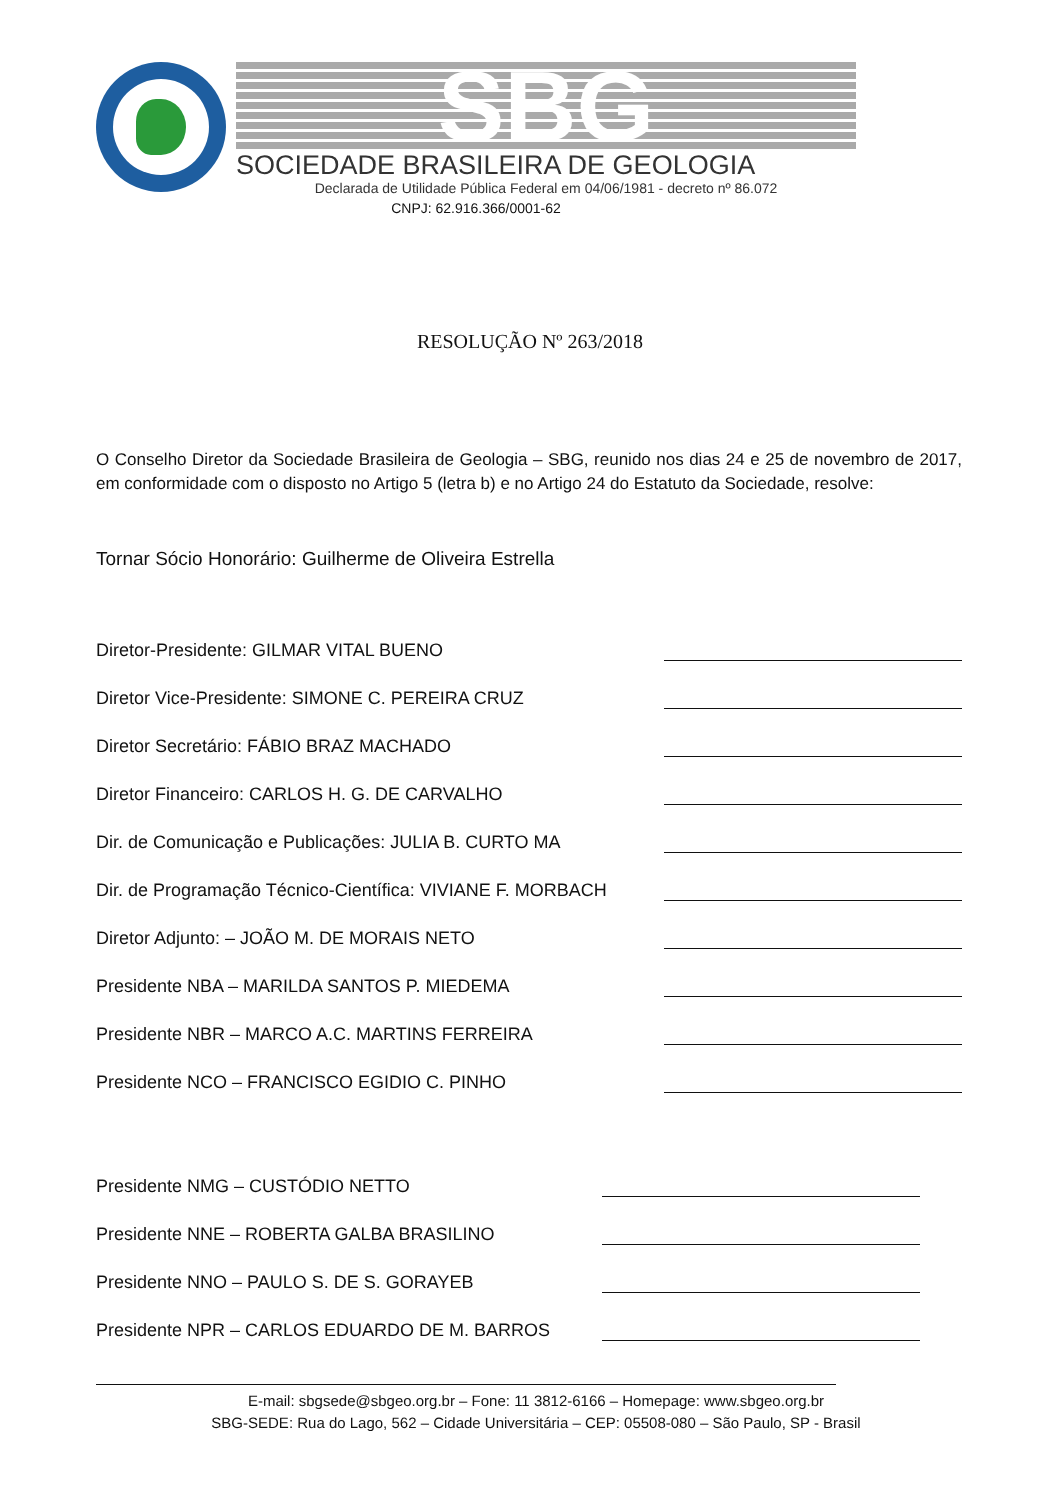SBG
SOCIEDADE BRASILEIRA DE GEOLOGIA
Declarada de Utilidade Pública Federal em 04/06/1981 - decreto nº 86.072
CNPJ: 62.916.366/0001-62
RESOLUÇÃO Nº 263/2018
O Conselho Diretor da Sociedade Brasileira de Geologia – SBG, reunido nos dias 24 e 25 de novembro de 2017, em conformidade com o disposto no Artigo 5 (letra b) e no Artigo 24 do Estatuto da Sociedade, resolve:
Tornar Sócio Honorário: Guilherme de Oliveira Estrella
Diretor-Presidente: GILMAR VITAL BUENO
Diretor Vice-Presidente: SIMONE C. PEREIRA CRUZ
Diretor Secretário: FÁBIO BRAZ MACHADO
Diretor Financeiro: CARLOS H. G. DE CARVALHO
Dir. de Comunicação e Publicações: JULIA B. CURTO MA
Dir. de Programação Técnico-Científica: VIVIANE F. MORBACH
Diretor Adjunto: – JOÃO M. DE MORAIS NETO
Presidente NBA – MARILDA SANTOS P. MIEDEMA
Presidente NBR – MARCO A.C. MARTINS FERREIRA
Presidente NCO – FRANCISCO EGIDIO C. PINHO
Presidente NMG – CUSTÓDIO NETTO
Presidente NNE – ROBERTA GALBA BRASILINO
Presidente NNO – PAULO S. DE S. GORAYEB
Presidente NPR – CARLOS EDUARDO DE M. BARROS
E-mail: sbgsede@sbgeo.org.br – Fone: 11 3812-6166 – Homepage: www.sbgeo.org.br
SBG-SEDE: Rua do Lago, 562 – Cidade Universitária – CEP: 05508-080 – São Paulo, SP - Brasil